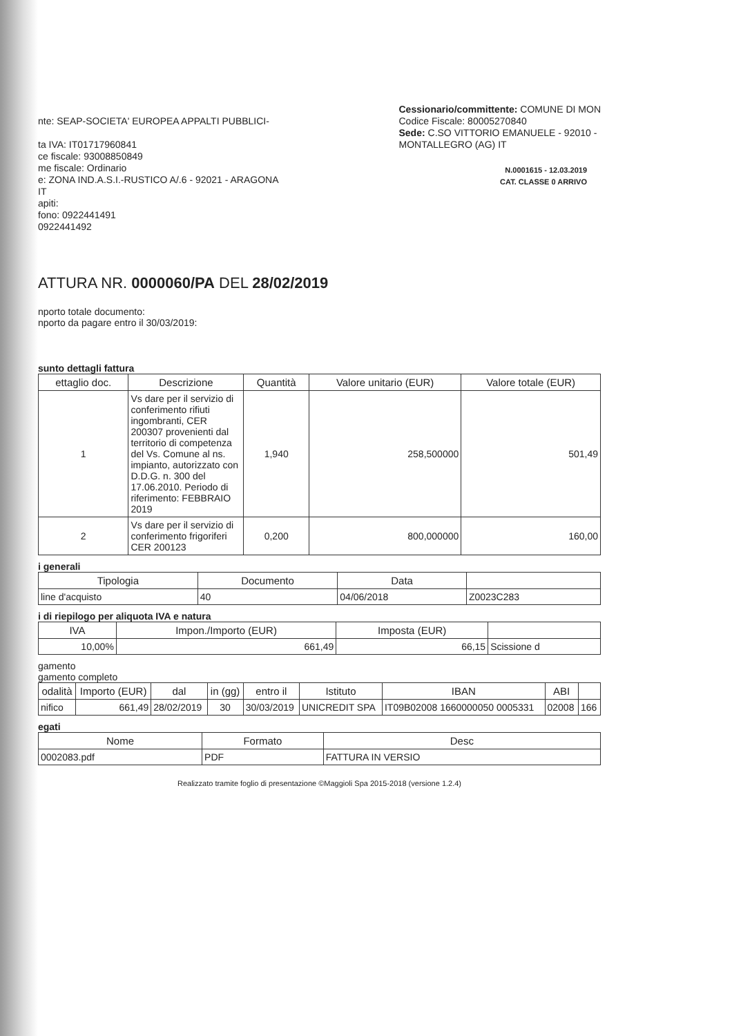nte: SEAP-SOCIETA' EUROPEA APPALTI PUBBLICI-
ta IVA: IT01717960841
ce fiscale: 93008850849
me fiscale: Ordinario
e: ZONA IND.A.S.I.-RUSTICO A/.6 - 92021 - ARAGONA
IT
apiti:
fono: 0922441491
0922441492
Cessionario/committente: COMUNE DI MON
Codice Fiscale: 80005270840
Sede: C.SO VITTORIO EMANUELE - 92010 -
MONTALLEGRO (AG) IT
N.0001615 - 12.03.2019
CAT. CLASSE 0 ARRIVO
ATTURA NR. 0000060/PA DEL 28/02/2019
nporto totale documento:
nporto da pagare entro il 30/03/2019:
sunto dettagli fattura
| ettaglio doc. | Descrizione | Quantità | Valore unitario (EUR) | Valore totale (EUR) |
| --- | --- | --- | --- | --- |
| 1 | Vs dare per il servizio di conferimento rifiuti ingombranti, CER 200307 provenienti dal territorio di competenza del Vs. Comune al ns. impianto, autorizzato con D.D.G. n. 300 del 17.06.2010. Periodo di riferimento: FEBBRAIO 2019 | 1,940 | 258,500000 | 501,49 |
| 2 | Vs dare per il servizio di conferimento frigoriferi CER 200123 | 0,200 | 800,000000 | 160,00 |
i generali
| Tipologia | Documento | Data | |
| --- | --- | --- | --- |
| line d'acquisto | 40 | 04/06/2018 | Z0023C283 |
i di riepilogo per aliquota IVA e natura
| IVA | Impon./Importo (EUR) | Imposta (EUR) | |
| --- | --- | --- | --- |
| 10,00% | 661,49 | 66,15 | Scissione d |
gamento
gamento completo
| odalità | Importo (EUR) | dal | in (gg) | entro il | Istituto | IBAN | ABI | |
| --- | --- | --- | --- | --- | --- | --- | --- | --- |
| nifico | 661,49 | 28/02/2019 | 30 | 30/03/2019 | UNICREDIT SPA | IT09B02008 1660000050 0005331 | 02008 | 166 |
egati
| Nome | Formato | Desc |
| --- | --- | --- |
| 0002083.pdf | PDF | FATTURA IN VERSIO |
Realizzato tramite foglio di presentazione ©Maggioli Spa 2015-2018 (versione 1.2.4)